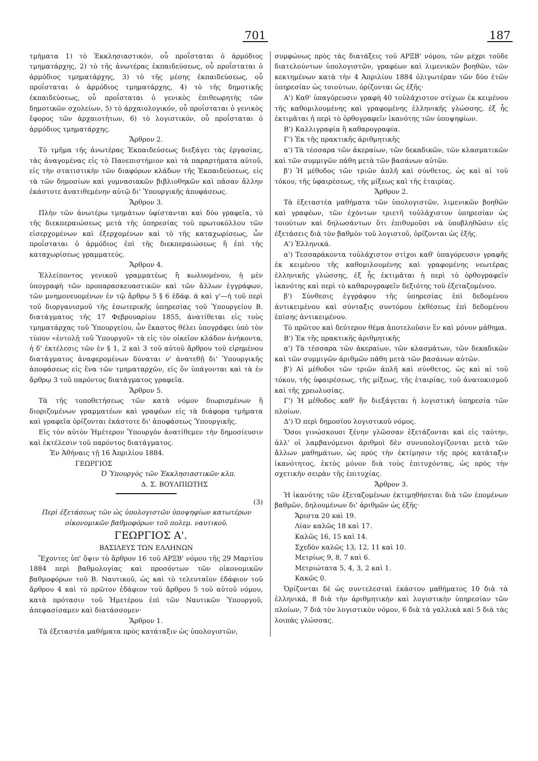701 187
τμήματα 1) τὸ Ἐκκλησιαστικόν, οὗ προΐσταται ὁ ἁρμόδιος τμηματάρχης, 2) τὸ τῆς ἀνωτέρας ἐκπαιδεύσεως, οὗ προΐσταται ὁ ἁρμόδιος τμηματάρχης, 3) τὸ τῆς μέσης ἐκπαιδεύσεως, οὗ προΐσταται ὁ ἁρμόδιος τμηματάρχης, 4) τὸ τῆς δημοτικῆς ἐκπαιδεύσεως, οὗ προΐσταται ὁ γενικὸς ἐπιθεωρητὴς τῶν δημοτικῶν σχολείων, 5) τὸ ἀρχαιολογικόν, οὗ προΐσταται ὁ γενικὸς ἔφορος τῶν ἀρχαιοτήτων, 6) τὸ λογιστικόν, οὗ προΐσταται ὁ ἁρμόδιος τμηματάρχης.
Ἄρθρον 2.
Τὸ τμῆμα τῆς ἀνωτέρας Ἐκπαιδεύσεως διεξάγει τὰς ἐργασίας, τὰς ἀναγομένας εἰς τὸ Πανεπιστήμιον καὶ τὰ παραρτήματα αὐτοῦ, εἰς τὴν στατιστικὴν τῶν διαφόρων κλάδων τῆς Ἐκπαιδεύσεως, εἰς τὰ τῶν δημοσίων καὶ γυμνασιακῶν βιβλιοθηκῶν καὶ πᾶσαν ἄλλην ἑκάστοτε ἀνατιθεμένην αὐτῷ δι' Ὑπουργικῆς ἀποφάσεως.
Ἄρθρον 3.
Πλὴν τῶν ἀνωτέρω τμημάτων ὑφίστανται καὶ δύο γραφεῖα, τὸ τῆς διεκπεραιώσεως μετὰ τῆς ὑπηρεσίας τοῦ πρωτοκόλλου τῶν εἰσερχομένων καὶ ἐξερχομένων καὶ τὸ τῆς καταχωρίσεως, ὧν προΐσταται ὁ ἁρμόδιος ἐπὶ τῆς διεκπεραιώσεως ἢ ἐπὶ τῆς καταχωρίσεως γραμματεύς.
Ἄρθρον 4.
Ἐλλείποντος γενικοῦ γραμματέως ἢ κωλυομένου, ἡ μὲν ὑπογραφὴ τῶν προπαρασκευαστικῶν καὶ τῶν ἄλλων ἐγγράφων, τῶν μνημονευομένων ἐν τῷ ἄρθρῳ 5 § 6 ἐδάφ. ά καὶ γ'—ή τοῦ περὶ τοῦ διοργανισμοῦ τῆς ἐσωτερικῆς ὑπηρεσίας τοῦ Ὑπουργείου Β. διατάγματος τῆς 17 Φεβρουαρίου 1855, ἀνατίθεται εἰς τοὺς τμηματάρχας τοῦ Ὑπουργείου, ὧν ἕκαστος θέλει ὑπογράφει ὑπὸ τὸν τύπον «ἐντολῇ τοῦ Ὑπουργοῦ» τὰ εἰς τὸν οἰκεῖον κλάδον ἀνήκοντα, ἡ δ' ἐκτέλεσις τῶν ἐν § 1, 2 καὶ 3 τοῦ αὐτοῦ ἄρθρου τοῦ εἰρημένου διατάγματος ἀναφερομένων δύναται ν' ἀνατεθῇ δι' Ὑπουργικῆς ἀποφάσεως εἰς ἕνα τῶν τμηματαρχῶν, εἰς ὃν ὑπάγονται καὶ τὰ ἐν ἄρθρῳ 3 τοῦ παρόντος διατάγματος γραφεῖα.
Ἄρθρον 5.
Τὰ τῆς τοποθετήσεως τῶν κατὰ νόμον διωρισμένων ἢ διοριζομένων γραμματέων καὶ γραφέων εἰς τὰ διάφορα τμήματα καὶ γραφεῖα ὁρίζονται ἑκάστοτε δι' ἀποφάσεως Ὑπουργικῆς.
Εἰς τὸν αὐτὸν Ἡμέτερον Ὑπουργὸν ἀνατίθεμεν τὴν δημοσίευσιν καὶ ἐκτέλεσιν τοῦ παρόντος διατάγματος.
Ἐν Ἀθήναις τῇ 16 Ἀπριλίου 1884.
ΓΕΩΡΓΙΟΣ
Ὁ Ὑπουργὸς τῶν Ἐκκλησιαστικῶν κλπ.
Δ. Σ. ΒΟΥΛΠΙΩΤΗΣ
(3)
Περὶ ἐξετάσεως τῶν ὡς ὑπολογιστῶν ὑποψηφίων κατωτέρων οἰκονομικῶν βαθμοφόρων τοῦ πολεμ. ναυτικοῦ.
ΓΕΩΡΓΙΟΣ Α'.
ΒΑΣΙΛΕΥΣ ΤΩΝ ΕΛΛΗΝΩΝ
Ἔχοντες ὑπ' ὄψιν τὸ ἄρθρον 16 τοῦ ΑΡΞΒ' νόμου τῆς 29 Μαρτίου 1884 περὶ βαθμολογίας καὶ προσόντων τῶν οἰκονομικῶν βαθμοφόρων τοῦ Β. Ναυτικοῦ, ὡς καὶ τὸ τελευταῖον ἐδάφιον τοῦ ἄρθρου 4 καὶ τὸ πρῶτον ἐδάφιον τοῦ ἄρθρου 5 τοῦ αὐτοῦ νόμου, κατὰ πρότασιν τοῦ Ἡμετέρου ἐπὶ τῶν Ναυτικῶν Ὑπουργοῦ, ἀπεφασίσαμεν καὶ διατάσσομεν·
Ἄρθρον 1.
Τὰ ἐξεταστέα μαθήματα πρὸς κατάταξιν ὡς ὑπολογιστῶν,
συμφώνως πρὸς τὰς διατάξεις τοῦ ΑΡΞΒ' νόμου, τῶν μέχρι τοῦδε διατελούντων ὑπολογιστῶν, γραφέων καὶ λιμενικῶν βοηθῶν, τῶν κεκτημένων κατὰ τὴν 4 Ἀπριλίου 1884 ὀλιγωτέραν τῶν δύο ἐτῶν ὑπηρεσίαν ὡς τοιούτων, ὁρίζονται ὡς ἑξῆς·
Α') Καθ' ὑπαγόρευσιν γραφὴ 40 τοὐλάχιστον στίχων ἐκ κειμένου τῆς καθομιλουμένης καὶ γραφομένης ἑλληνικῆς γλώσσης, ἐξ ἧς ἐκτιμᾶται ἡ περὶ τὸ ὀρθογραφεῖν ἱκανότης τῶν ὑποψηφίων.
Β') Καλλιγραφία ἢ καθαρογραφία.
Γ') Ἐκ τῆς πρακτικῆς ἀριθμητικῆς
α') Τὰ τέσσαρα τῶν ἀκεραίων, τῶν δεκαδικῶν, τῶν κλασματικῶν καὶ τῶν συμμιγῶν πάθη μετὰ τῶν βασάνων αὐτῶν.
β') Ἡ μέθοδος τῶν τριῶν ἁπλῆ καὶ σύνθετος, ὡς καὶ αἱ τοῦ τόκου, τῆς ὑφαιρέσεως, τῆς μίξεως καὶ τῆς ἑταιρίας.
Ἄρθρον 2.
Τὰ ἐξεταστέα μαθήματα τῶν ὑπολογιστῶν, λιμενικῶν βοηθῶν καὶ γραφέων, τῶν ἐχόντων τριετῆ τοὐλάχιστον ὑπηρεσίαν ὡς τοιούτων καὶ δηλωσάντων ὅτι ἐπιθυμοῦσι νὰ ὑποβληθῶσιν εἰς ἐξετάσεις διὰ τὸν βαθμὸν τοῦ λογιστοῦ, ὁρίζονται ὡς ἑξῆς.
Α') Ἑλληνικά.
α') Τεσσαράκοντα τοὐλάχιστον στίχοι καθ' ὑπαγόρευσιν γραφῆς ἐκ κειμένου τῆς καθομιλουμένης καὶ γραφομένης νεωτέρας ἑλληνικῆς γλώσσης, ἐξ ἧς ἐκτιμᾶται ἡ περὶ τὸ ὀρθογραφεῖν ἱκανότης καὶ περὶ τὸ καθαρογραφεῖν δεξιότης τοῦ ἐξεταζομένου.
β') Σύνθεσις ἐγγράφου τῆς ὑπηρεσίας ἐπὶ δεδομένου ἀντικειμένου καὶ σύνταξις συντόμου ἐκθέσεως ἐπὶ δεδομένου ἐπίσης ἀντικειμένου.
Τὸ πρῶτον καὶ δεύτερον θέμα ἀποτελοῦσιν ἓν καὶ μόνον μάθημα.
Β') Ἐκ τῆς πρακτικῆς ἀριθμητικῆς
α') Τὰ τέσσαρα τῶν ἀκεραίων, τῶν κλασμάτων, τῶν δεκαδικῶν καὶ τῶν συμμιγῶν ἀριθμῶν πάθη μετὰ τῶν βασάνων αὐτῶν.
β') Αἱ μέθοδοι τῶν τριῶν ἁπλῆ καὶ σύνθετος, ὡς καὶ αἱ τοῦ τόκου, τῆς ὑφαιρέσεως, τῆς μίξεως, τῆς ἑταιρίας, τοῦ ἀνατοκισμοῦ καὶ τῆς χρεωλυσίας.
Γ') Ἡ μέθοδος καθ' ἣν διεξάγεται ἡ λογιστικὴ ὑπηρεσία τῶν πλοίων.
Δ') Ὁ περὶ δημοσίου λογιστικοῦ νόμος.
Ὅσοι γινώσκουσι ξένην γλῶσσαν ἐξετάζονται καὶ εἰς ταύτην, ἀλλ' οἱ λαμβανόμενοι ἀριθμοὶ δὲν συνυπολογίζονται μετὰ τῶν ἄλλων μαθημάτων, ὡς πρὸς τὴν ἐκτίμησιν τῆς πρὸς κατάταξιν ἱκανότητος, ἐκτὸς μόνον διὰ τοὺς ἐπιτυχόντας, ὡς πρὸς τὴν σχετικὴν σειρὰν τῆς ἐπιτυχίας.
Ἄρθρον 3.
Ἡ ἱκανότης τῶν ἐξεταζομένων ἐκτιμηθήσεται διὰ τῶν ἑπομένων βαθμῶν, δηλουμένων δι' ἀριθμῶν ὡς ἑξῆς·
Ἄριστα 20 καὶ 19.
Λίαν καλῶς 18 καὶ 17.
Καλῶς 16, 15 καὶ 14.
Σχεδὸν καλῶς 13, 12, 11 καὶ 10.
Μετρίως 9, 8, 7 καὶ 6.
Μετριώτατα 5, 4, 3, 2 καὶ 1.
Κακῶς 0.
Ὁρίζονται δὲ ὡς συντελεσταὶ ἑκάστου μαθήματος 10 διὰ τὰ ἑλληνικά, 8 διὰ τὴν ἀριθμητικὴν καὶ λογιστικὴν ὑπηρεσίαν τῶν πλοίων, 7 διὰ τὸν λογιστικὸν νόμον, 6 διὰ τὰ γαλλικὰ καὶ 5 διὰ τὰς λοιπὰς γλώσσας.